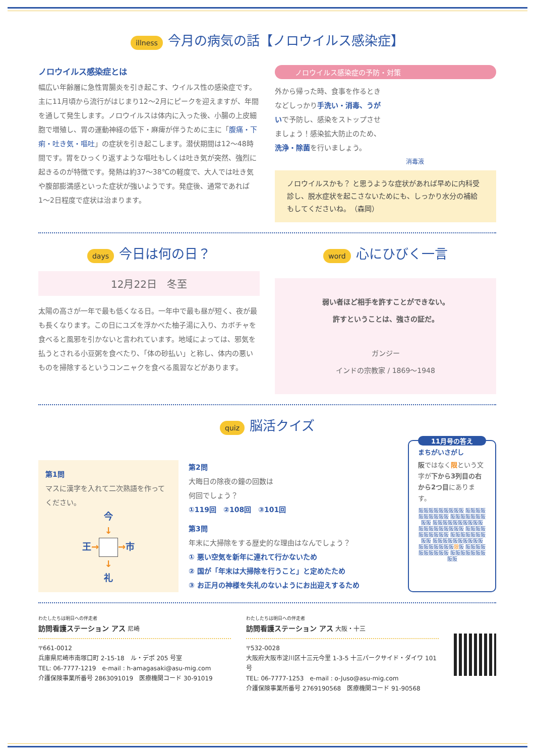illness 今月の病気の話【ノロウイルス感染症】
ノロウイルス感染症とは
幅広い年齢層に急性胃腸炎を引き起こす、ウイルス性の感染症です。主に11月頃から流行がはじまり12〜2月にピークを迎えますが、年間を通して発生します。ノロウイルスは体内に入った後、小腸の上皮細胞で増殖し、胃の運動神経の低下・麻痺が伴うために主に「腹痛・下痢・吐き気・嘔吐」の症状を引き起こします。潜伏期間は12〜48時間です。胃をひっくり返すような嘔吐もしくは吐き気が突然、強烈に起きるのが特徴です。発熱は約37〜38℃の軽度で、大人では吐き気や腹部膨満感といった症状が強いようです。発症後、通常であれば1〜2日程度で症状は治まります。
ノロウイルス感染症の予防・対策
外から帰った時、食事を作るときなどしっかり手洗い・消毒、うがいで予防し、感染をストップさせましょう！感染拡大防止のため、洗浄・除菌を行いましょう。
消毒液
ノロウイルスかも？ と思うような症状があれば早めに内科受診し、脱水症状を起こさないためにも、しっかり水分の補給もしてくださいね。　（森岡）
days 今日は何の日？
12月22日　冬至
太陽の高さが一年で最も低くなる日。一年中で最も昼が短く、夜が最も長くなります。この日にユズを浮かべた柚子湯に入り、カボチャを食べると風邪を引かないと言われています。地域によっては、邪気を払うとされる小豆粥を食べたり、「体の砂払い」と称し、体内の悪いものを掃除するというコンニャクを食べる風習などがあります。
word 心にひびく一言
弱い者ほど相手を許すことができない。
許すということは、強さの証だ。
ガンジー
インドの宗教家 / 1869〜1948
quiz 脳活クイズ
第1問
マスに漢字を入れて二次熟語を作ってください。
今
↓
王→ →市
↓
礼
第2問
大晦日の除夜の鐘の回数は
何回でしょう？
①119回　②108回　③101回
第3問
年末に大掃除をする歴史的な理由はなんでしょう？
① 悪い空気を新年に連れて行かないため
② 国が「年末は大掃除を行うこと」と定めたため
③ お正月の神様を失礼のないようにお出迎えするため
11月号の答え
まちがいさがし
阪ではなく限という文字が下から3列目の右から2つ目にあります。
阪阪阪阪阪阪阪阪阪 阪阪阪阪阪阪阪阪阪阪 阪阪阪阪阪阪阪阪阪 阪阪阪阪阪阪阪阪阪阪 阪阪阪阪阪阪阪阪阪 阪阪阪阪阪阪阪阪阪阪 阪阪阪阪阪阪阪阪阪 阪阪阪阪阪阪阪阪阪阪 阪阪阪阪阪阪阪限阪 阪阪阪阪阪阪阪阪阪阪 阪阪阪阪阪阪阪阪阪
わたしたちは明日への伴走者
訪問看護ステーション アス 尼崎
〒661-0012
兵庫県尼崎市南塚口町 2-15-18　ル・デポ 205 号室
TEL: 06-7777-1219　e-mail : h-amagasaki@asu-mig.com
介護保険事業所番号 2863091019　医療機関コード 30-91019
わたしたちは明日への伴走者
訪問看護ステーション アス 大阪・十三
〒532-0028
大阪府大阪市淀川区十三元今里 1-3-5 十三パークサイド・ダイワ 101 号
TEL: 06-7777-1253　e-mail : o-Juso@asu-mig.com
介護保険事業所番号 2769190568　医療機関コード 91-90568